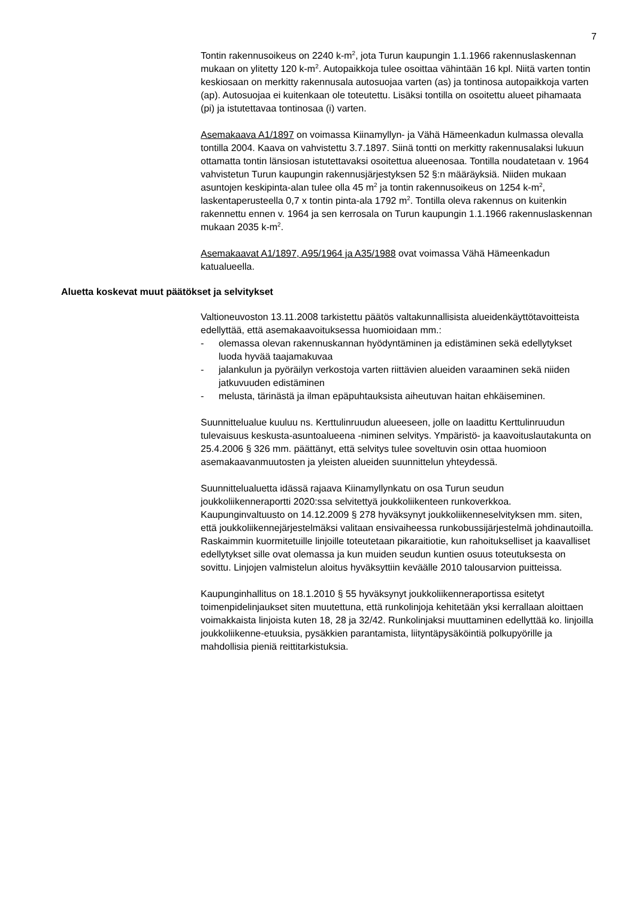7
Tontin rakennusoikeus on 2240 k-m<sup>2</sup>, jota Turun kaupungin 1.1.1966 rakennuslaskennan mukaan on ylitetty 120 k-m<sup>2</sup>. Autopaikkoja tulee osoittaa vähintään 16 kpl. Niitä varten tontin keskiosaan on merkitty rakennusala autosuojaa varten (as) ja tontinosa autopaikkoja varten (ap). Autosuojaa ei kuitenkaan ole toteutettu. Lisäksi tontilla on osoitettu alueet pihamaata (pi) ja istutettavaa tontinosaa (i) varten.
Asemakaava A1/1897 on voimassa Kiinamyllyn- ja Vähä Hämeenkadun kulmassa olevalla tontilla 2004. Kaava on vahvistettu 3.7.1897. Siinä tontti on merkitty rakennusalaksi lukuun ottamatta tontin länsiosan istutettavaksi osoitettua alueenosaa. Tontilla noudatetaan v. 1964 vahvistetun Turun kaupungin rakennusjärjestyksen 52 §:n määräyksiä. Niiden mukaan asuntojen keskipinta-alan tulee olla 45 m<sup>2</sup> ja tontin rakennusoikeus on 1254 k-m<sup>2</sup>, laskentaperusteella 0,7 x tontin pinta-ala 1792 m<sup>2</sup>. Tontilla oleva rakennus on kuitenkin rakennettu ennen v. 1964 ja sen kerrosala on Turun kaupungin 1.1.1966 rakennuslaskennan mukaan 2035 k-m<sup>2</sup>.
Asemakaavat A1/1897, A95/1964 ja A35/1988 ovat voimassa Vähä Hämeenkadun katualueella.
Aluetta koskevat muut päätökset ja selvitykset
Valtioneuvoston 13.11.2008 tarkistettu päätös valtakunnallisista alueidenkäyttötavoitteista edellyttää, että asemakaavoituksessa huomioidaan mm.:
- olemassa olevan rakennuskannan hyödyntäminen ja edistäminen sekä edellytykset luoda hyvää taajamakuvaa
- jalankulun ja pyöräilyn verkostoja varten riittävien alueiden varaaminen sekä niiden jatkuvuuden edistäminen
- melusta, tärinästä ja ilman epäpuhtauksista aiheutuvan haitan ehkäiseminen.
Suunnittelualue kuuluu ns. Kerttulinruudun alueeseen, jolle on laadittu Kerttulinruudun tulevaisuus keskusta-asuntoalueena -niminen selvitys. Ympäristö- ja kaavoituslautakunta on 25.4.2006 § 326 mm. päättänyt, että selvitys tulee soveltuvin osin ottaa huomioon asemakaavanmuutosten ja yleisten alueiden suunnittelun yhteydessä.
Suunnittelualuetta idässä rajaava Kiinamyllynkatu on osa Turun seudun joukkoliikenneraportti 2020:ssa selvitettyä joukkoliikenteen runkoverkkoa. Kaupunginvaltuusto on 14.12.2009 § 278 hyväksynyt joukkoliikenneselvityksen mm. siten, että joukkoliikennejärjestelmäksi valitaan ensivaiheessa runkobussijärjestelmä johdinautoilla. Raskaimmin kuormitetuille linjoille toteutetaan pikaraitiotie, kun rahoitukselliset ja kaavalliset edellytykset sille ovat olemassa ja kun muiden seudun kuntien osuus toteutuksesta on sovittu. Linjojen valmistelun aloitus hyväksyttiin keväälle 2010 talousarvion puitteissa.
Kaupunginhallitus on 18.1.2010 § 55 hyväksynyt joukkoliikenneraportissa esitetyt toimenpidelinjaukset siten muutettuna, että runkolinjoja kehitetään yksi kerrallaan aloittaen voimakkaista linjoista kuten 18, 28 ja 32/42. Runkolinjaksi muuttaminen edellyttää ko. linjoilla joukkoliikenne-etuuksia, pysäkkien parantamista, liityntäpysäköintiä polkupyörille ja mahdollisia pieniä reittitarkistuksia.